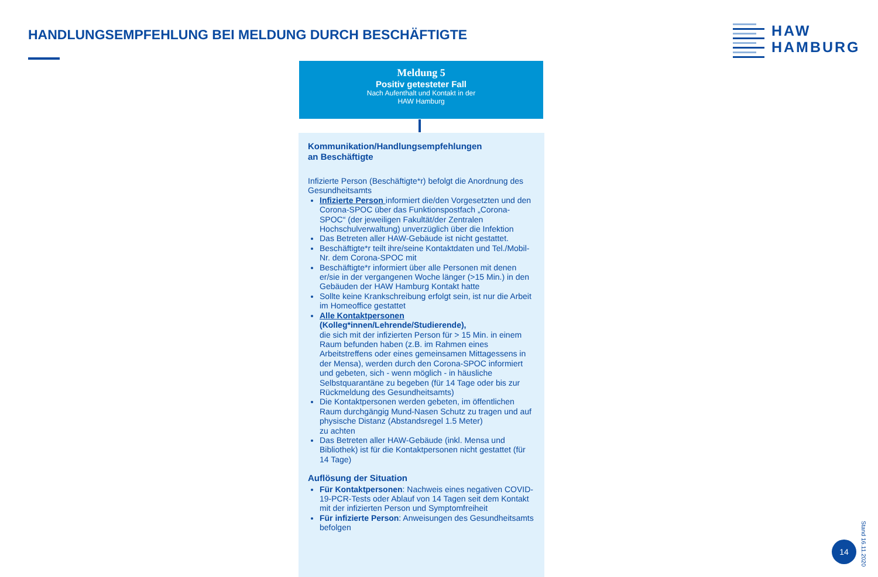HANDLUNGSEMPFEHLUNG BEI MELDUNG DURCH BESCHÄFTIGTE
HAW
HAMBURG
Meldung 5
Positiv getesteter Fall
Nach Aufenthalt und Kontakt in der
HAW Hamburg
Kommunikation/Handlungsempfehlungen
an Beschäftigte
Infizierte Person (Beschäftigte*r) befolgt die Anordnung des Gesundheitsamts
Infizierte Person informiert die/den Vorgesetzten und den Corona-SPOC über das Funktionspostfach „Corona-SPOC“ (der jeweiligen Fakultät/der Zentralen Hochschulverwaltung) unverzüglich über die Infektion
Das Betreten aller HAW-Gebäude ist nicht gestattet.
Beschäftigte*r teilt ihre/seine Kontaktdaten und Tel./Mobil-Nr. dem Corona-SPOC mit
Beschäftigte*r informiert über alle Personen mit denen er/sie in der vergangenen Woche länger (>15 Min.) in den Gebäuden der HAW Hamburg Kontakt hatte
Sollte keine Krankschreibung erfolgt sein, ist nur die Arbeit im Homeoffice gestattet
Alle Kontaktpersonen
(Kolleg*innen/Lehrende/Studierende),
die sich mit der infizierten Person für > 15 Min. in einem Raum befunden haben (z.B. im Rahmen eines Arbeitstreffens oder eines gemeinsamen Mittagessens in der Mensa), werden durch den Corona-SPOC informiert und gebeten, sich - wenn möglich - in häusliche Selbstquarantäne zu begeben (für 14 Tage oder bis zur Rückmeldung des Gesundheitsamts)
Die Kontaktpersonen werden gebeten, im öffentlichen Raum durchgängig Mund-Nasen Schutz zu tragen und auf physische Distanz (Abstandsregel 1.5 Meter)
zu achten
Das Betreten aller HAW-Gebäude (inkl. Mensa und Bibliothek) ist für die Kontaktpersonen nicht gestattet (für 14 Tage)
Auflösung der Situation
Für Kontaktpersonen: Nachweis eines negativen COVID-19-PCR-Tests oder Ablauf von 14 Tagen seit dem Kontakt mit der infizierten Person und Symptomfreiheit
Für infizierte Person: Anweisungen des Gesundheitsamts befolgen
14
Stand 16.11.2020